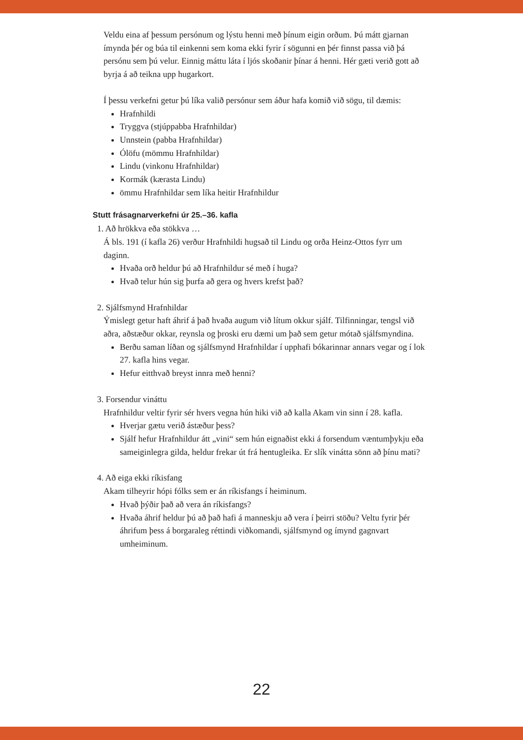Veldu eina af þessum persónum og lýstu henni með þínum eigin orðum. Þú mátt gjarnan ímynda þér og búa til einkenni sem koma ekki fyrir í sögunni en þér finnst passa við þá persónu sem þú velur. Einnig máttu láta í ljós skoðanir þínar á henni. Hér gæti verið gott að byrja á að teikna upp hugarkort.
Í þessu verkefni getur þú líka valið persónur sem áður hafa komið við sögu, til dæmis:
Hrafnhildi
Tryggva (stjúppabba Hrafnhildar)
Unnstein (pabba Hrafnhildar)
Ólöfu (mömmu Hrafnhildar)
Lindu (vinkonu Hrafnhildar)
Kormák (kærasta Lindu)
ömmu Hrafnhildar sem líka heitir Hrafnhildur
Stutt frásagnarverkefni úr 25.–36. kafla
1. Að hrökkva eða stökkva …
Á bls. 191 (í kafla 26) verður Hrafnhildi hugsað til Lindu og orða Heinz-Ottos fyrr um daginn.
Hvaða orð heldur þú að Hrafnhildur sé með í huga?
Hvað telur hún sig þurfa að gera og hvers krefst það?
2. Sjálfsmynd Hrafnhildar
Ýmislegt getur haft áhrif á það hvaða augum við lítum okkur sjálf. Tilfinningar, tengsl við aðra, aðstæður okkar, reynsla og þroski eru dæmi um það sem getur mótað sjálfsmyndina.
Berðu saman líðan og sjálfsmynd Hrafnhildar í upphafi bókarinnar annars vegar og í lok 27. kafla hins vegar.
Hefur eitthvað breyst innra með henni?
3. Forsendur vináttu
Hrafnhildur veltir fyrir sér hvers vegna hún hiki við að kalla Akam vin sinn í 28. kafla.
Hverjar gætu verið ástæður þess?
Sjálf hefur Hrafnhildur átt „vini“ sem hún eignaðist ekki á forsendum væntumþykju eða sameiginlegra gilda, heldur frekar út frá hentugleika. Er slík vinátta sönn að þínu mati?
4. Að eiga ekki ríkisfang
Akam tilheyrir hópi fólks sem er án ríkisfangs í heiminum.
Hvað þýðir það að vera án ríkisfangs?
Hvaða áhrif heldur þú að það hafi á manneskju að vera í þeirri stöðu? Veltu fyrir þér áhrifum þess á borgaraleg réttindi viðkomandi, sjálfsmynd og ímynd gagnvart umheiminum.
22